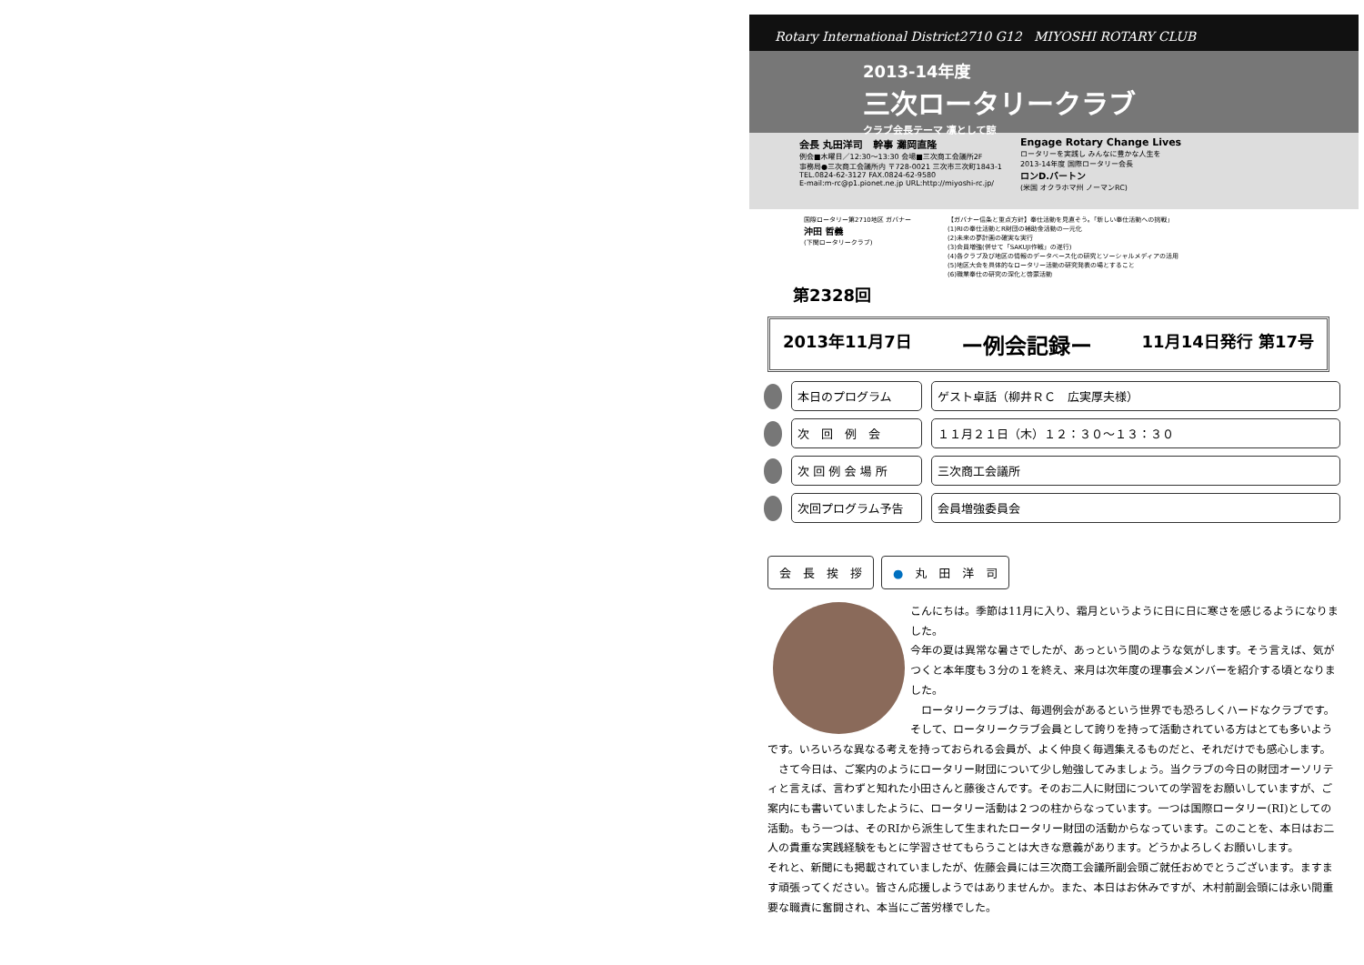Rotary International District2710 G12 MIYOSHI ROTARY CLUB
2013-14年度
三次ロータリークラブ
クラブ会長テーマ 凛として諒
会長 丸田洋司 幹事 灘岡直隆
例会■木曜日／12:30～13:30 会場■三次商工会議所2F
事務局●三次商工会議所内 〒728-0021 三次市三次町1843-1
TEL.0824-62-3127 FAX.0824-62-9580
E-mail:m-rc@p1.pionet.ne.jp URL:http://miyoshi-rc.jp/
Engage Rotary Change Lives
ロータリーを実践し みんなに豊かな人生を
2013-14年度 国際ロータリー会長
ロンD.バートン
(米国 オクラホマ州 ノーマンRC)
国際ロータリー第2710地区 ガバナー
沖田 哲義
(下関ロータリークラブ)
【ガバナー信条と重点方針】奉仕活動を見直そう。「新しい奉仕活動への挑戦」
(1)RIの奉仕活動とR財団の補助金活動の一元化
(2)未来の夢計画の確実な実行
(3)会員増強(併せて「SAKUJI作戦」の遂行)
(4)各クラブ及び地区の情報のデータベース化の研究とソーシャルメディアの活用
(5)地区大会を具体的なロータリー活動の研究発表の場とすること
(6)職業奉仕の研究の深化と啓蒙活動
第2328回
2013年11月7日 ー例会記録ー 11月14日発行 第17号
本日のプログラム ゲスト卓話（柳井ＲＣ　広実厚夫様）
次　回　例　会
１１月２１日（木）１２：３０～１３：３０
次 回 例 会 場 所 三次商工会議所
次回プログラム予告 会員増強委員会
会　長　挨　拶 ●　丸　田　洋　司
こんにちは。季節は11月に入り、霜月というように日に日に寒さを感じるようになりました。
今年の夏は異常な暑さでしたが、あっという間のような気がします。そう言えば、気がつくと本年度も３分の１を終え、来月は次年度の理事会メンバーを紹介する頃となりました。
　ロータリークラブは、毎週例会があるという世界でも恐ろしくハードなクラブです。そして、ロータリークラブ会員として誇りを持って活動されている方はとても多いようです。いろいろな異なる考えを持っておられる会員が、よく仲良く毎週集えるものだと、それだけでも感心します。
　さて今日は、ご案内のようにロータリー財団について少し勉強してみましょう。当クラブの今日の財団オーソリティと言えば、言わずと知れた小田さんと藤後さんです。そのお二人に財団についての学習をお願いしていますが、ご案内にも書いていましたように、ロータリー活動は２つの柱からなっています。一つは国際ロータリー(RI)としての活動。もう一つは、そのRIから派生して生まれたロータリー財団の活動からなっています。このことを、本日はお二人の貴重な実践経験をもとに学習させてもらうことは大きな意義があります。どうかよろしくお願いします。
それと、新聞にも掲載されていましたが、佐藤会員には三次商工会議所副会頭ご就任おめでとうございます。ますます頑張ってください。皆さん応援しようではありませんか。また、本日はお休みですが、木村前副会頭には永い間重要な職責に奮闘され、本当にご苦労様でした。